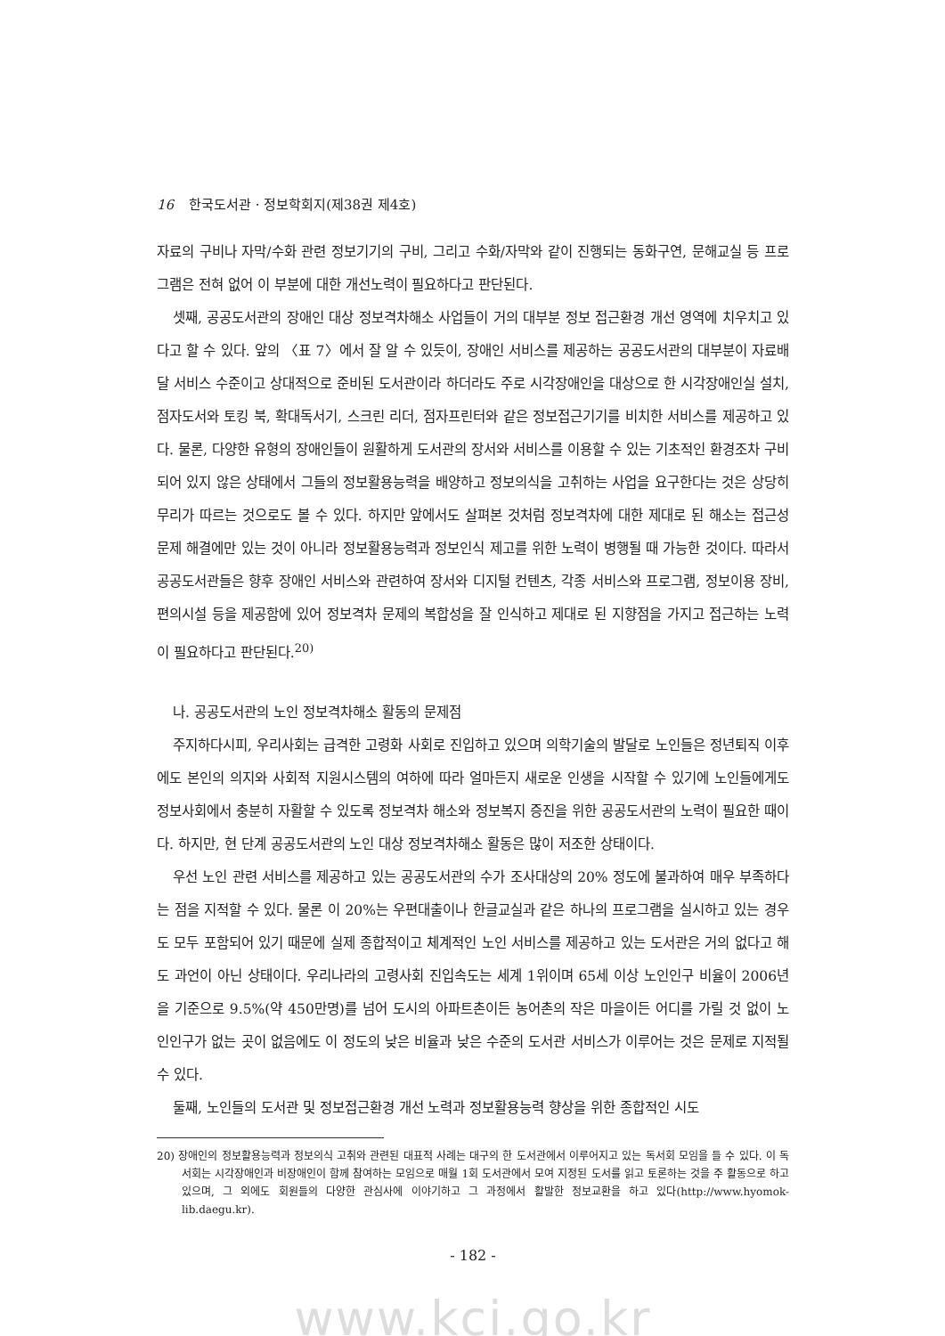16 한국도서관 · 정보학회지(제38권 제4호)
자료의 구비나 자막/수화 관련 정보기기의 구비, 그리고 수화/자막와 같이 진행되는 동화구연, 문해교실 등 프로그램은 전혀 없어 이 부분에 대한 개선노력이 필요하다고 판단된다.
셋째, 공공도서관의 장애인 대상 정보격차해소 사업들이 거의 대부분 정보 접근환경 개선 영역에 치우치고 있다고 할 수 있다. 앞의 〈표 7〉에서 잘 알 수 있듯이, 장애인 서비스를 제공하는 공공도서관의 대부분이 자료배달 서비스 수준이고 상대적으로 준비된 도서관이라 하더라도 주로 시각장애인을 대상으로 한 시각장애인실 설치, 점자도서와 토킹 북, 확대독서기, 스크린 리더, 점자프린터와 같은 정보접근기기를 비치한 서비스를 제공하고 있다. 물론, 다양한 유형의 장애인들이 원활하게 도서관의 장서와 서비스를 이용할 수 있는 기초적인 환경조차 구비되어 있지 않은 상태에서 그들의 정보활용능력을 배양하고 정보의식을 고취하는 사업을 요구한다는 것은 상당히 무리가 따르는 것으로도 볼 수 있다. 하지만 앞에서도 살펴본 것처럼 정보격차에 대한 제대로 된 해소는 접근성 문제 해결에만 있는 것이 아니라 정보활용능력과 정보인식 제고를 위한 노력이 병행될 때 가능한 것이다. 따라서 공공도서관들은 향후 장애인 서비스와 관련하여 장서와 디지털 컨텐츠, 각종 서비스와 프로그램, 정보이용 장비, 편의시설 등을 제공함에 있어 정보격차 문제의 복합성을 잘 인식하고 제대로 된 지향점을 가지고 접근하는 노력이 필요하다고 판단된다.<sup>20)</sup>
나. 공공도서관의 노인 정보격차해소 활동의 문제점
주지하다시피, 우리사회는 급격한 고령화 사회로 진입하고 있으며 의학기술의 발달로 노인들은 정년퇴직 이후에도 본인의 의지와 사회적 지원시스템의 여하에 따라 얼마든지 새로운 인생을 시작할 수 있기에 노인들에게도 정보사회에서 충분히 자활할 수 있도록 정보격차 해소와 정보복지 증진을 위한 공공도서관의 노력이 필요한 때이다. 하지만, 현 단계 공공도서관의 노인 대상 정보격차해소 활동은 많이 저조한 상태이다.
우선 노인 관련 서비스를 제공하고 있는 공공도서관의 수가 조사대상의 20% 정도에 불과하여 매우 부족하다는 점을 지적할 수 있다. 물론 이 20%는 우편대출이나 한글교실과 같은 하나의 프로그램을 실시하고 있는 경우도 모두 포함되어 있기 때문에 실제 종합적이고 체계적인 노인 서비스를 제공하고 있는 도서관은 거의 없다고 해도 과언이 아닌 상태이다. 우리나라의 고령사회 진입속도는 세계 1위이며 65세 이상 노인인구 비율이 2006년을 기준으로 9.5%(약 450만명)를 넘어 도시의 아파트촌이든 농어촌의 작은 마을이든 어디를 가릴 것 없이 노인인구가 없는 곳이 없음에도 이 정도의 낮은 비율과 낮은 수준의 도서관 서비스가 이루어는 것은 문제로 지적될 수 있다.
둘째, 노인들의 도서관 및 정보접근환경 개선 노력과 정보활용능력 향상을 위한 종합적인 시도
20) 장애인의 정보활용능력과 정보의식 고취와 관련된 대표적 사례는 대구의 한 도서관에서 이루어지고 있는 독서회 모임을 들 수 있다. 이 독서회는 시각장애인과 비장애인이 함께 참여하는 모임으로 매월 1회 도서관에서 모여 지정된 도서를 읽고 토론하는 것을 주 활동으로 하고 있으며, 그 외에도 회원들의 다양한 관심사에 이야기하고 그 과정에서 활발한 정보교환을 하고 있다(http://www.hyomok-lib.daegu.kr).
- 182 -
www.kci.go.kr